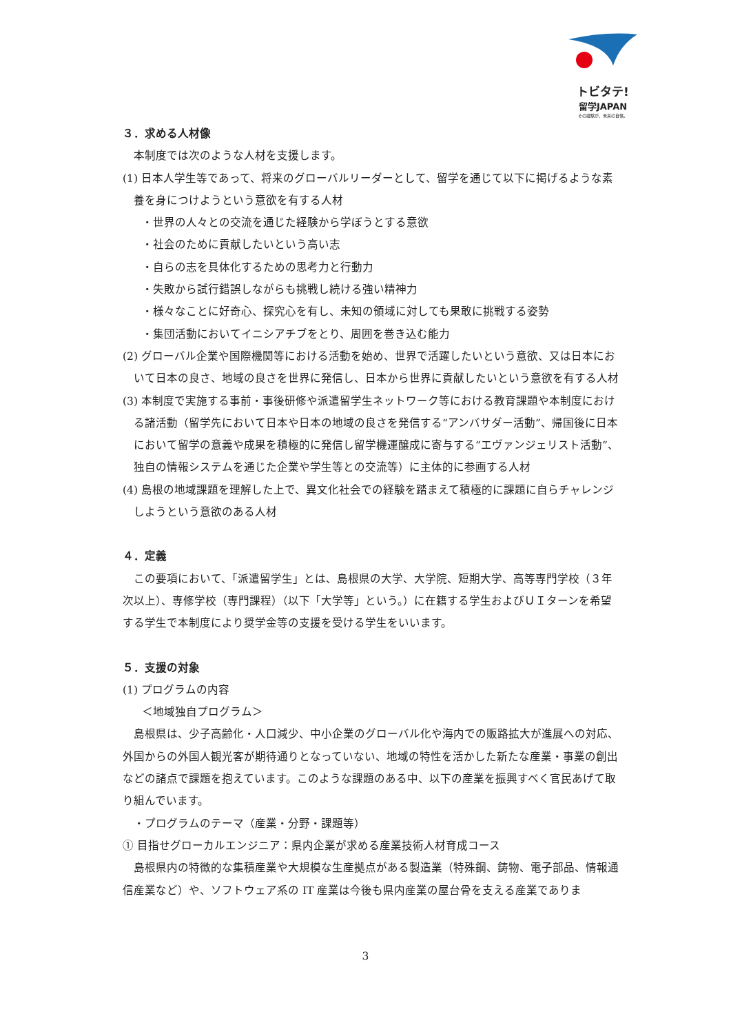トビタテ!
留学JAPAN
その経験が、未来の自信。
３．求める人材像
本制度では次のような人材を支援します。
(1) 日本人学生等であって、将来のグローバルリーダーとして、留学を通じて以下に掲げるような素養を身につけようという意欲を有する人材
・世界の人々との交流を通じた経験から学ぼうとする意欲
・社会のために貢献したいという高い志
・自らの志を具体化するための思考力と行動力
・失敗から試行錯誤しながらも挑戦し続ける強い精神力
・様々なことに好奇心、探究心を有し、未知の領域に対しても果敢に挑戦する姿勢
・集団活動においてイニシアチブをとり、周囲を巻き込む能力
(2) グローバル企業や国際機関等における活動を始め、世界で活躍したいという意欲、又は日本において日本の良さ、地域の良さを世界に発信し、日本から世界に貢献したいという意欲を有する人材
(3) 本制度で実施する事前・事後研修や派遣留学生ネットワーク等における教育課題や本制度における諸活動（留学先において日本や日本の地域の良さを発信する“アンバサダー活動”、帰国後に日本において留学の意義や成果を積極的に発信し留学機運醸成に寄与する“エヴァンジェリスト活動”、独自の情報システムを通じた企業や学生等との交流等）に主体的に参画する人材
(4) 島根の地域課題を理解した上で、異文化社会での経験を踏まえて積極的に課題に自らチャレンジしようという意欲のある人材
４．定義
この要項において、「派遣留学生」とは、島根県の大学、大学院、短期大学、高等専門学校（３年次以上）、専修学校（専門課程）（以下「大学等」という。）に在籍する学生およびＵＩターンを希望する学生で本制度により奨学金等の支援を受ける学生をいいます。
５．支援の対象
(1) プログラムの内容
＜地域独自プログラム＞
島根県は、少子高齢化・人口減少、中小企業のグローバル化や海内での販路拡大が進展への対応、外国からの外国人観光客が期待通りとなっていない、地域の特性を活かした新たな産業・事業の創出などの諸点で課題を抱えています。このような課題のある中、以下の産業を振興すべく官民あげて取り組んでいます。
・プログラムのテーマ（産業・分野・課題等）
① 目指せグローカルエンジニア：県内企業が求める産業技術人材育成コース
島根県内の特徴的な集積産業や大規模な生産拠点がある製造業（特殊鋼、鋳物、電子部品、情報通信産業など）や、ソフトウェア系の IT 産業は今後も県内産業の屋台骨を支える産業でありま
3